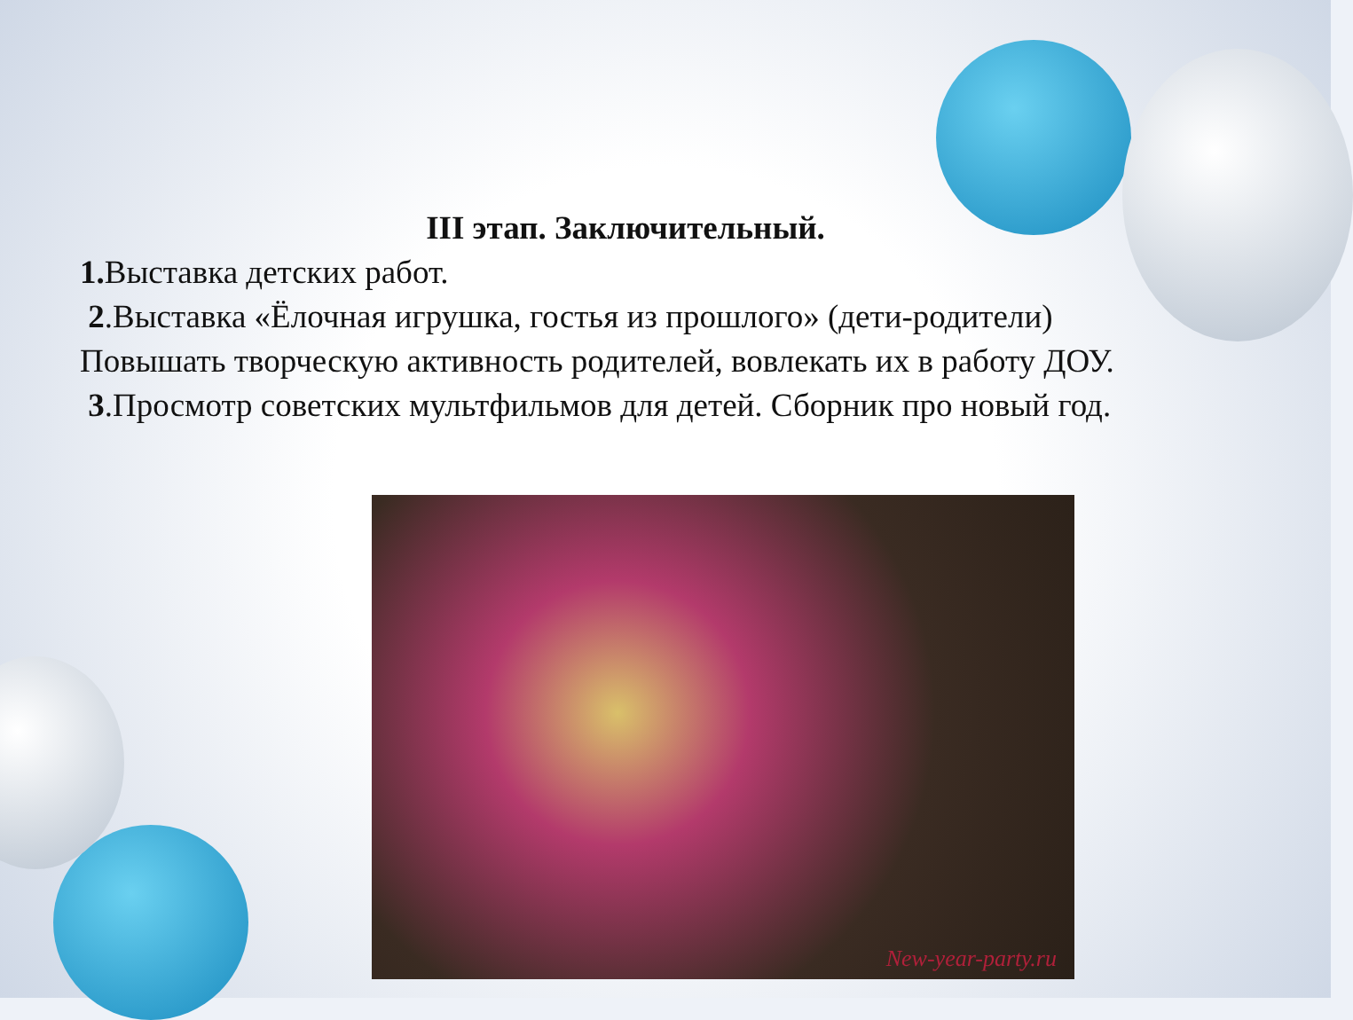III этап. Заключительный.
1. Выставка детских работ.
2.Выставка «Ёлочная игрушка, гостья из прошлого» (дети-родители)
Повышать творческую активность родителей, вовлекать их в работу ДОУ.
3.Просмотр советских мультфильмов для детей. Сборник про новый год.
New-year-party.ru